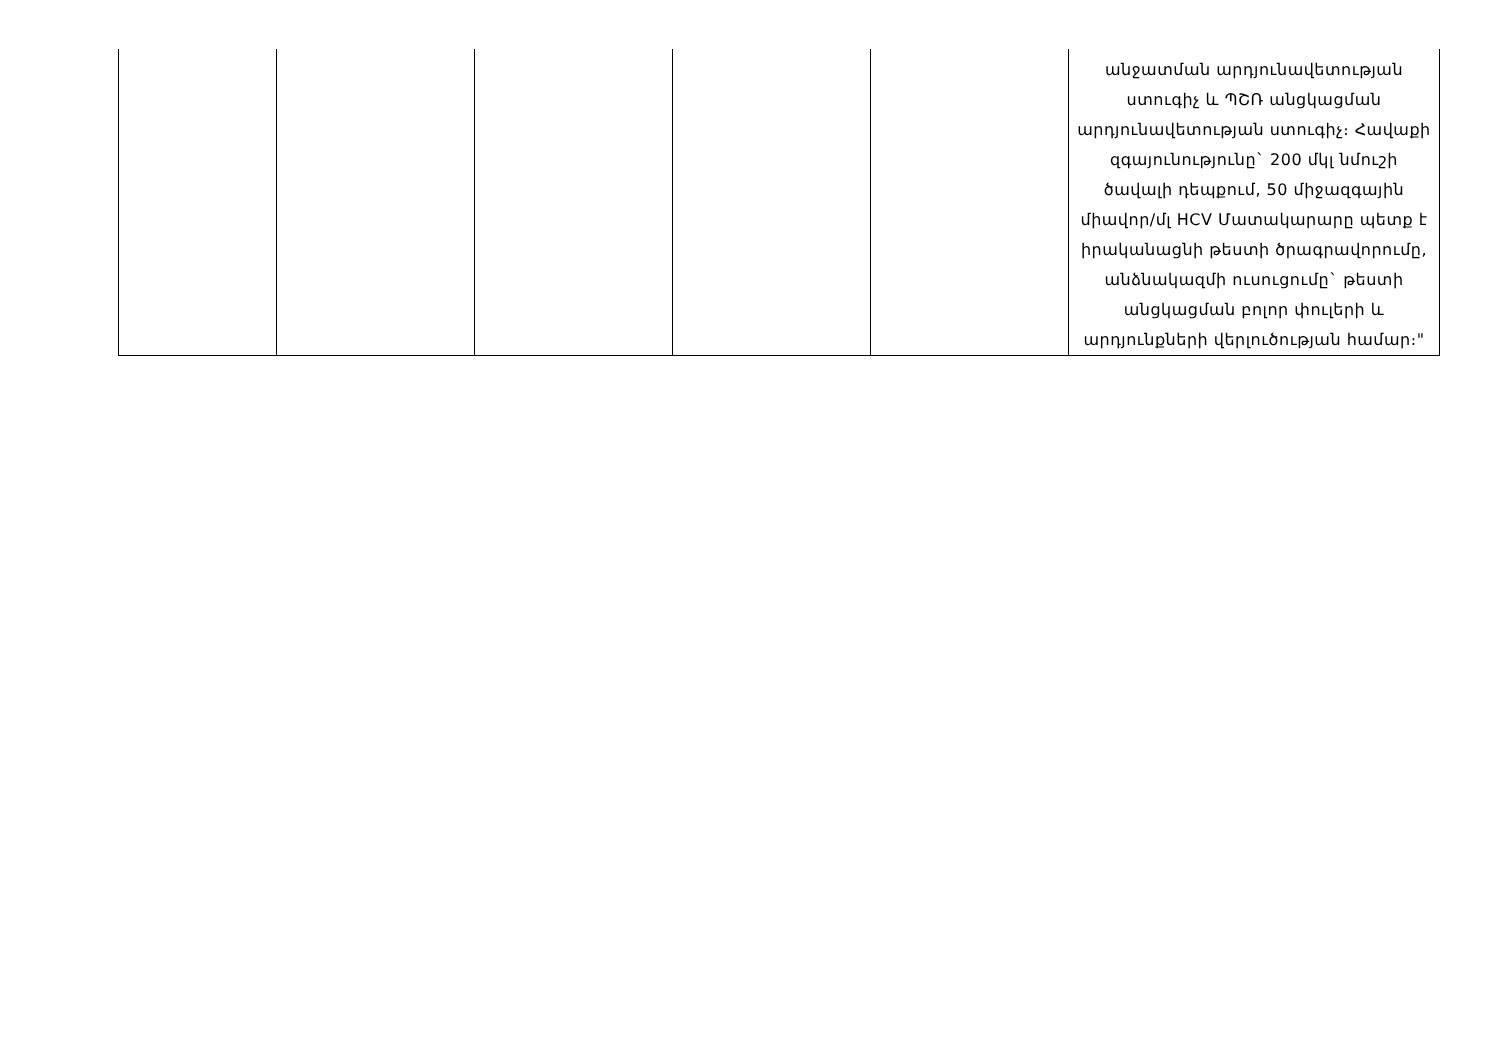| | | | | | անջատման արդյունավետության ստուգիչ և ՊՇՌ անցկացման արդյունավետության ստուգիչ։ Հավաքի զգայունությունը` 200 մկլ նմուշի ծավալի դեպքում, 50 միջազգային միավոր/մլ HCV Մատակարարը պետք է իրականացնի թեստի ծրագրավորումը, անձնակազմի ուսուցումը` թեստի անցկացման բոլոր փուլերի և արդյունքների վերլուծության համար։" |